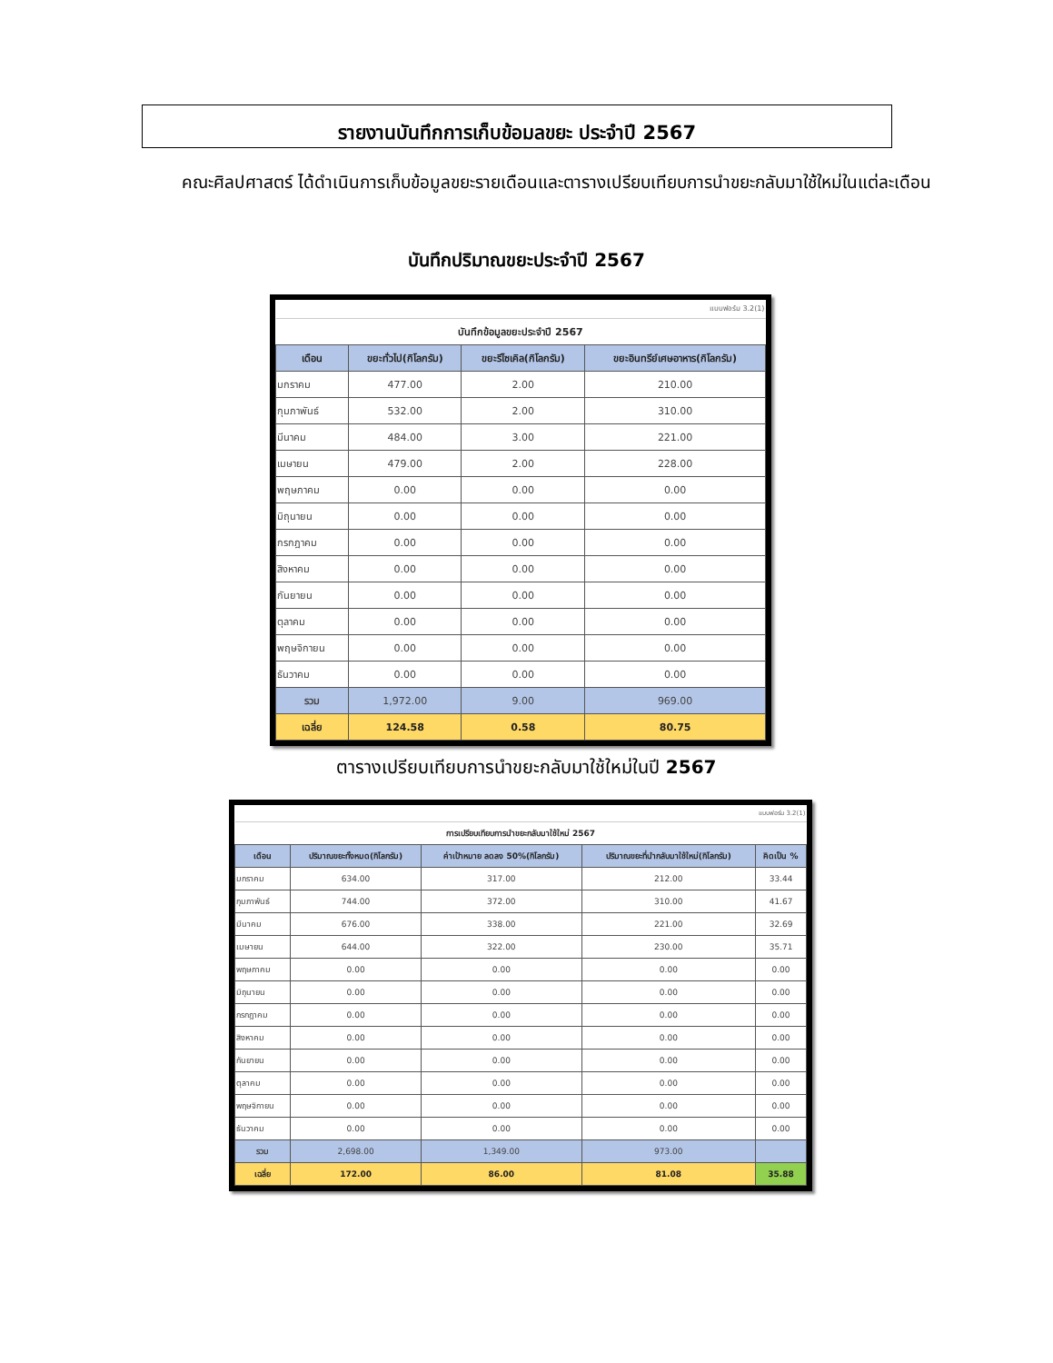รายงานบันทึกการเก็บข้อมลขยะ ประจำปี 2567
คณะศิลปศาสตร์ ได้ดำเนินการเก็บข้อมูลขยะรายเดือนและตารางเปรียบเทียบการนำขยะกลับมาใช้ใหม่ในแต่ละเดือน
บันทึกปริมาณขยะประจำปี 2567
| แบบฟอร์ม 3.2(1) | | | |
| บันทึกข้อมูลขยะประจำปี 2567 | | | |
| เดือน | ขยะทั่วไป(กิโลกรัม) | ขยะรีไซเคิล(กิโลกรัม) | ขยะอินทรีย์เศษอาหาร(กิโลกรัม) |
| มกราคม | 477.00 | 2.00 | 210.00 |
| กุมภาพันธ์ | 532.00 | 2.00 | 310.00 |
| มีนาคม | 484.00 | 3.00 | 221.00 |
| เมษายน | 479.00 | 2.00 | 228.00 |
| พฤษภาคม | 0.00 | 0.00 | 0.00 |
| มิถุนายน | 0.00 | 0.00 | 0.00 |
| กรกฎาคม | 0.00 | 0.00 | 0.00 |
| สิงหาคม | 0.00 | 0.00 | 0.00 |
| กันยายน | 0.00 | 0.00 | 0.00 |
| ตุลาคม | 0.00 | 0.00 | 0.00 |
| พฤษจิกายน | 0.00 | 0.00 | 0.00 |
| ธันวาคม | 0.00 | 0.00 | 0.00 |
| รวม | 1,972.00 | 9.00 | 969.00 |
| เฉลี่ย | 124.58 | 0.58 | 80.75 |
ตารางเปรียบเทียบการนำขยะกลับมาใช้ใหม่ในปี 2567
| แบบฟอร์ม 3.2(1) | | | | |
| การเปรียบเทียบการนำขยะกลับมาใช้ใหม่ 2567 | | | | |
| เดือน | ปริมาณขยะทั้งหมด(กิโลกรัม) | ค่าเป้าหมาย ลดลง 50%(กิโลกรัม) | ปริมาณขยะที่นำกลับมาใช้ใหม่(กิโลกรัม) | คิดเป็น % |
| มกราคม | 634.00 | 317.00 | 212.00 | 33.44 |
| กุมภาพันธ์ | 744.00 | 372.00 | 310.00 | 41.67 |
| มีนาคม | 676.00 | 338.00 | 221.00 | 32.69 |
| เมษายน | 644.00 | 322.00 | 230.00 | 35.71 |
| พฤษภาคม | 0.00 | 0.00 | 0.00 | 0.00 |
| มิถุนายน | 0.00 | 0.00 | 0.00 | 0.00 |
| กรกฎาคม | 0.00 | 0.00 | 0.00 | 0.00 |
| สิงหาคม | 0.00 | 0.00 | 0.00 | 0.00 |
| กันยายน | 0.00 | 0.00 | 0.00 | 0.00 |
| ตุลาคม | 0.00 | 0.00 | 0.00 | 0.00 |
| พฤษจิกายน | 0.00 | 0.00 | 0.00 | 0.00 |
| ธันวาคม | 0.00 | 0.00 | 0.00 | 0.00 |
| รวม | 2,698.00 | 1,349.00 | 973.00 | |
| เฉลี่ย | 172.00 | 86.00 | 81.08 | 35.88 |